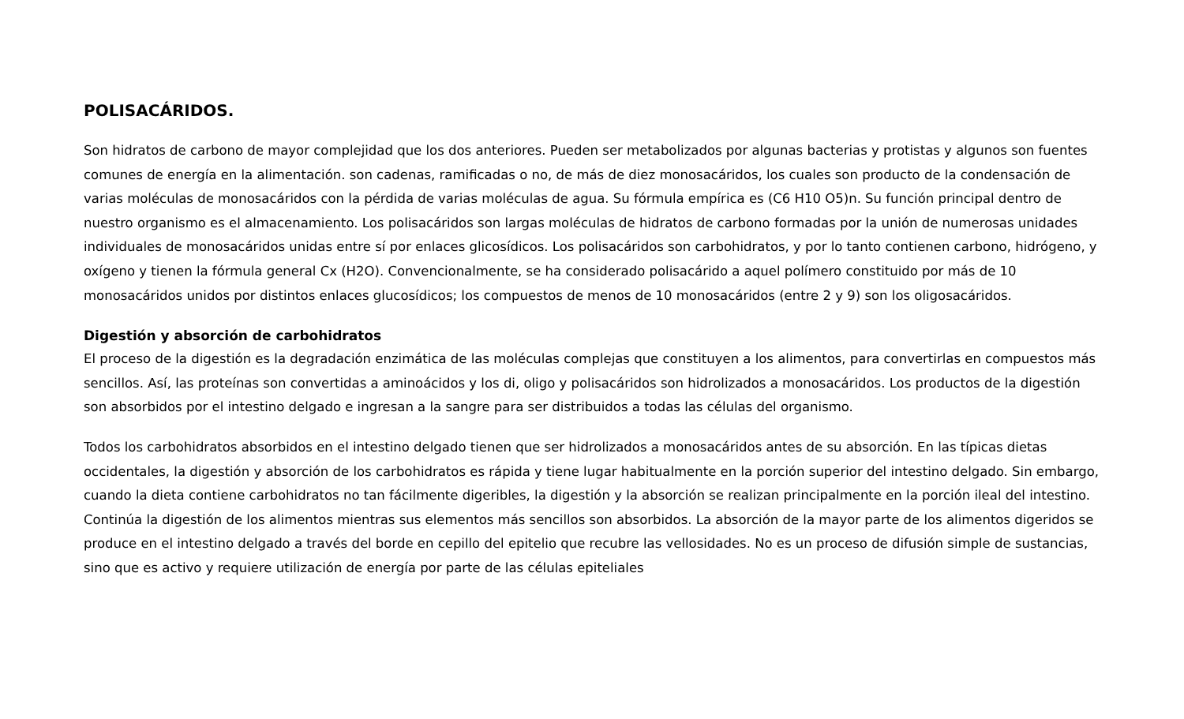POLISACÁRIDOS.
Son hidratos de carbono de mayor complejidad que los dos anteriores. Pueden ser metabolizados por algunas bacterias y protistas y algunos son fuentes comunes de energía en la alimentación. son cadenas, ramificadas o no, de más de diez monosacáridos, los cuales son producto de la condensación de varias moléculas de monosacáridos con la pérdida de varias moléculas de agua. Su fórmula empírica es (C6 H10 O5)n. Su función principal dentro de nuestro organismo es el almacenamiento. Los polisacáridos son largas moléculas de hidratos de carbono formadas por la unión de numerosas unidades individuales de monosacáridos unidas entre sí por enlaces glicosídicos. Los polisacáridos son carbohidratos, y por lo tanto contienen carbono, hidrógeno, y oxígeno y tienen la fórmula general Cx (H2O). Convencionalmente, se ha considerado polisacárido a aquel polímero constituido por más de 10 monosacáridos unidos por distintos enlaces glucosídicos; los compuestos de menos de 10 monosacáridos (entre 2 y 9) son los oligosacáridos.
Digestión y absorción de carbohidratos
El proceso de la digestión es la degradación enzimática de las moléculas complejas que constituyen a los alimentos, para convertirlas en compuestos más sencillos. Así, las proteínas son convertidas a aminoácidos y los di, oligo y polisacáridos son hidrolizados a monosacáridos. Los productos de la digestión son absorbidos por el intestino delgado e ingresan a la sangre para ser distribuidos a todas las células del organismo.
Todos los carbohidratos absorbidos en el intestino delgado tienen que ser hidrolizados a monosacáridos antes de su absorción. En las típicas dietas occidentales, la digestión y absorción de los carbohidratos es rápida y tiene lugar habitualmente en la porción superior del intestino delgado. Sin embargo, cuando la dieta contiene carbohidratos no tan fácilmente digeribles, la digestión y la absorción se realizan principalmente en la porción ileal del intestino. Continúa la digestión de los alimentos mientras sus elementos más sencillos son absorbidos. La absorción de la mayor parte de los alimentos digeridos se produce en el intestino delgado a través del borde en cepillo del epitelio que recubre las vellosidades. No es un proceso de difusión simple de sustancias, sino que es activo y requiere utilización de energía por parte de las células epiteliales